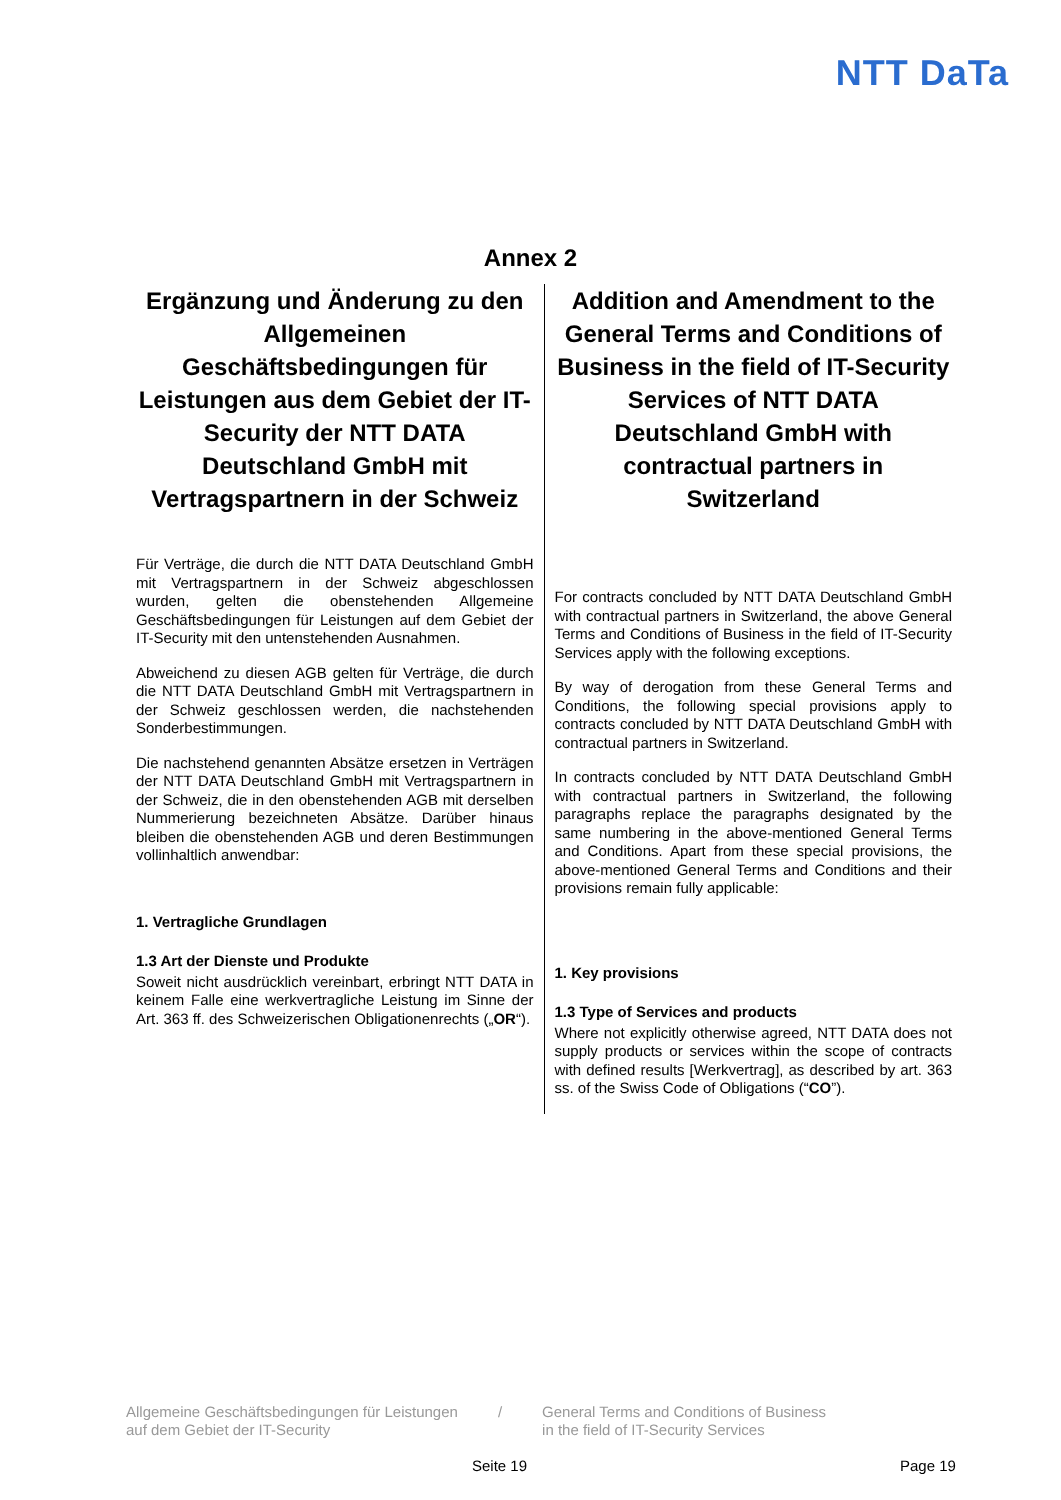NTT DaTa
Annex 2
Ergänzung und Änderung zu den Allgemeinen Geschäftsbedingungen für Leistungen aus dem Gebiet der IT-Security der NTT DATA Deutschland GmbH mit Vertragspartnern in der Schweiz
Für Verträge, die durch die NTT DATA Deutschland GmbH mit Vertragspartnern in der Schweiz abgeschlossen wurden, gelten die obenstehenden Allgemeine Geschäftsbedingungen für Leistungen auf dem Gebiet der IT-Security mit den untenstehenden Ausnahmen.
Abweichend zu diesen AGB gelten für Verträge, die durch die NTT DATA Deutschland GmbH mit Vertragspartnern in der Schweiz geschlossen werden, die nachstehenden Sonderbestimmungen.
Die nachstehend genannten Absätze ersetzen in Verträgen der NTT DATA Deutschland GmbH mit Vertragspartnern in der Schweiz, die in den obenstehenden AGB mit derselben Nummerierung bezeichneten Absätze. Darüber hinaus bleiben die obenstehenden AGB und deren Bestimmungen vollinhaltlich anwendbar:
1. Vertragliche Grundlagen
1.3 Art der Dienste und Produkte
Soweit nicht ausdrücklich vereinbart, erbringt NTT DATA in keinem Falle eine werkvertragliche Leistung im Sinne der Art. 363 ff. des Schweizerischen Obligationenrechts („OR“).
Addition and Amendment to the General Terms and Conditions of Business in the field of IT-Security Services of NTT DATA Deutschland GmbH with contractual partners in Switzerland
For contracts concluded by NTT DATA Deutschland GmbH with contractual partners in Switzerland, the above General Terms and Conditions of Business in the field of IT-Security Services apply with the following exceptions.
By way of derogation from these General Terms and Conditions, the following special provisions apply to contracts concluded by NTT DATA Deutschland GmbH with contractual partners in Switzerland.
In contracts concluded by NTT DATA Deutschland GmbH with contractual partners in Switzerland, the following paragraphs replace the paragraphs designated by the same numbering in the above-mentioned General Terms and Conditions. Apart from these special provisions, the above-mentioned General Terms and Conditions and their provisions remain fully applicable:
1. Key provisions
1.3 Type of Services and products
Where not explicitly otherwise agreed, NTT DATA does not supply products or services within the scope of contracts with defined results [Werkvertrag], as described by art. 363 ss. of the Swiss Code of Obligations (“CO”).
Allgemeine Geschäftsbedingungen für Leistungen
auf dem Gebiet der IT-Security
/ General Terms and Conditions of Business
in the field of IT-Security Services
Seite 19 Page 19